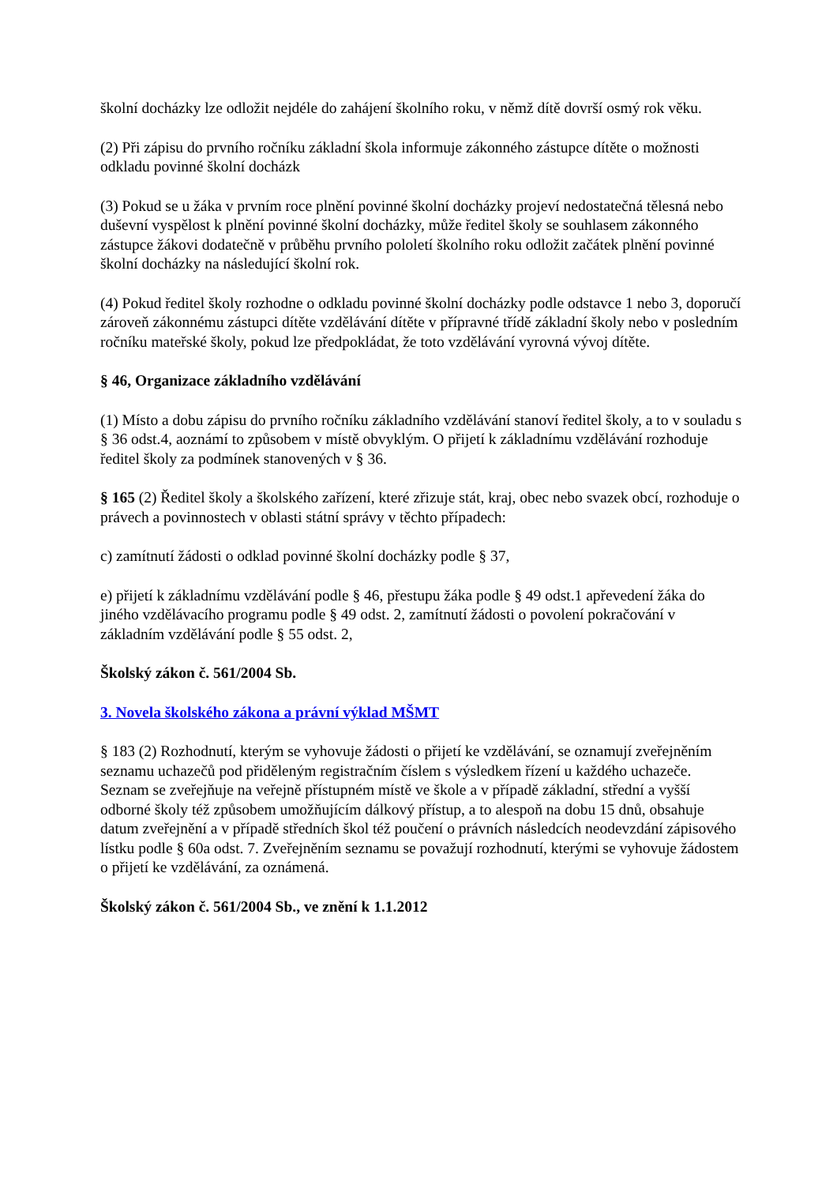školní docházky lze odložit nejdéle do zahájení školního roku, v němž dítě dovrší osmý rok věku.
(2) Při zápisu do prvního ročníku základní škola informuje zákonného zástupce dítěte o možnosti odkladu povinné školní docházk
(3) Pokud se u žáka v prvním roce plnění povinné školní docházky projeví nedostatečná tělesná nebo duševní vyspělost k plnění povinné školní docházky, může ředitel školy se souhlasem zákonného zástupce žákovi dodatečně v průběhu prvního pololetí školního roku odložit začátek plnění povinné školní docházky na následující školní rok.
(4) Pokud ředitel školy rozhodne o odkladu povinné školní docházky podle odstavce 1 nebo 3, doporučí zároveň zákonnému zástupci dítěte vzdělávání dítěte v přípravné třídě základní školy nebo v posledním ročníku mateřské školy, pokud lze předpokládat, že toto vzdělávání vyrovná vývoj dítěte.
§ 46, Organizace základního vzdělávání
(1) Místo a dobu zápisu do prvního ročníku základního vzdělávání stanoví ředitel školy, a to v souladu s § 36 odst.4, aoznámí to způsobem v místě obvyklým. O přijetí k základnímu vzdělávání rozhoduje ředitel školy za podmínek stanovených v § 36.
§ 165 (2) Ředitel školy a školského zařízení, které zřizuje stát, kraj, obec nebo svazek obcí, rozhoduje o právech a povinnostech v oblasti státní správy v těchto případech:
c) zamítnutí žádosti o odklad povinné školní docházky podle § 37,
e) přijetí k základnímu vzdělávání podle § 46, přestupu žáka podle § 49 odst.1 apřevedení žáka do jiného vzdělávacího programu podle § 49 odst. 2, zamítnutí žádosti o povolení pokračování v základním vzdělávání podle § 55 odst. 2,
Školský zákon č. 561/2004 Sb.
3. Novela školského zákona a právní výklad MŠMT
§ 183 (2) Rozhodnutí, kterým se vyhovuje žádosti o přijetí ke vzdělávání, se oznamují zveřejněním seznamu uchazečů pod přiděleným registračním číslem s výsledkem řízení u každého uchazeče. Seznam se zveřejňuje na veřejně přístupném místě ve škole a v případě základní, střední a vyšší odborné školy též způsobem umožňujícím dálkový přístup, a to alespoň na dobu 15 dnů, obsahuje datum zveřejnění a v případě středních škol též poučení o právních následcích neodevzdání zápisového lístku podle § 60a odst. 7. Zveřejněním seznamu se považují rozhodnutí, kterými se vyhovuje žádostem o přijetí ke vzdělávání, za oznámená.
Školský zákon č. 561/2004 Sb., ve znění k 1.1.2012